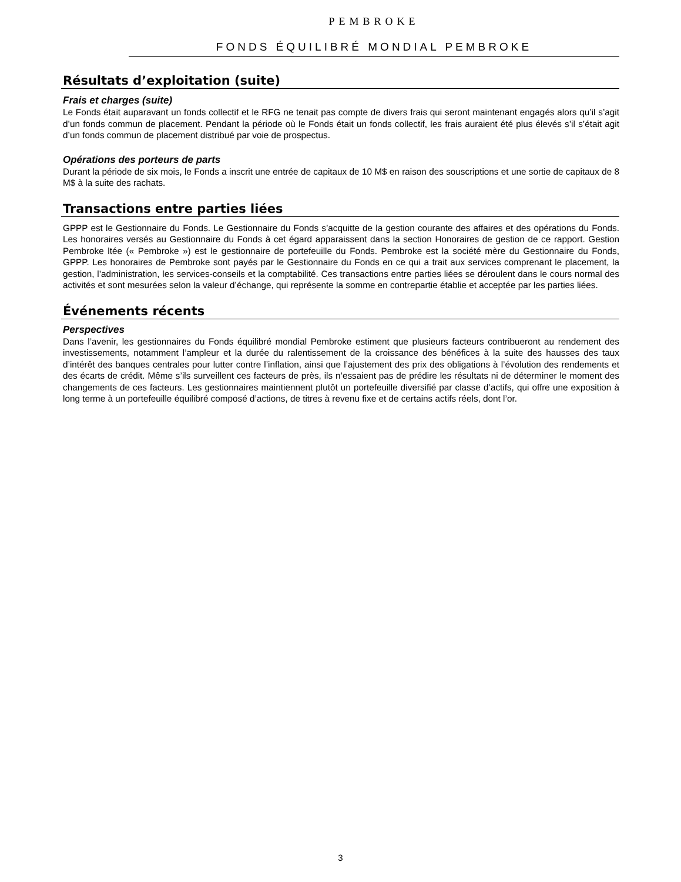PEMBROKE
FONDS ÉQUILIBRÉ MONDIAL PEMBROKE
Résultats d’exploitation (suite)
Frais et charges (suite)
Le Fonds était auparavant un fonds collectif et le RFG ne tenait pas compte de divers frais qui seront maintenant engagés alors qu’il s’agit d’un fonds commun de placement. Pendant la période où le Fonds était un fonds collectif, les frais auraient été plus élevés s’il s’était agit d’un fonds commun de placement distribué par voie de prospectus.
Opérations des porteurs de parts
Durant la période de six mois, le Fonds a inscrit une entrée de capitaux de 10 M$ en raison des souscriptions et une sortie de capitaux de 8 M$ à la suite des rachats.
Transactions entre parties liées
GPPP est le Gestionnaire du Fonds. Le Gestionnaire du Fonds s’acquitte de la gestion courante des affaires et des opérations du Fonds. Les honoraires versés au Gestionnaire du Fonds à cet égard apparaissent dans la section Honoraires de gestion de ce rapport. Gestion Pembroke ltée (« Pembroke ») est le gestionnaire de portefeuille du Fonds. Pembroke est la société mère du Gestionnaire du Fonds, GPPP. Les honoraires de Pembroke sont payés par le Gestionnaire du Fonds en ce qui a trait aux services comprenant le placement, la gestion, l’administration, les services-conseils et la comptabilité. Ces transactions entre parties liées se déroulent dans le cours normal des activités et sont mesurées selon la valeur d’échange, qui représente la somme en contrepartie établie et acceptée par les parties liées.
Événements récents
Perspectives
Dans l’avenir, les gestionnaires du Fonds équilibré mondial Pembroke estiment que plusieurs facteurs contribueront au rendement des investissements, notamment l’ampleur et la durée du ralentissement de la croissance des bénéfices à la suite des hausses des taux d’intérêt des banques centrales pour lutter contre l’inflation, ainsi que l’ajustement des prix des obligations à l’évolution des rendements et des écarts de crédit. Même s’ils surveillent ces facteurs de près, ils n’essaient pas de prédire les résultats ni de déterminer le moment des changements de ces facteurs. Les gestionnaires maintiennent plutôt un portefeuille diversifié par classe d’actifs, qui offre une exposition à long terme à un portefeuille équilibré composé d’actions, de titres à revenu fixe et de certains actifs réels, dont l’or.
3